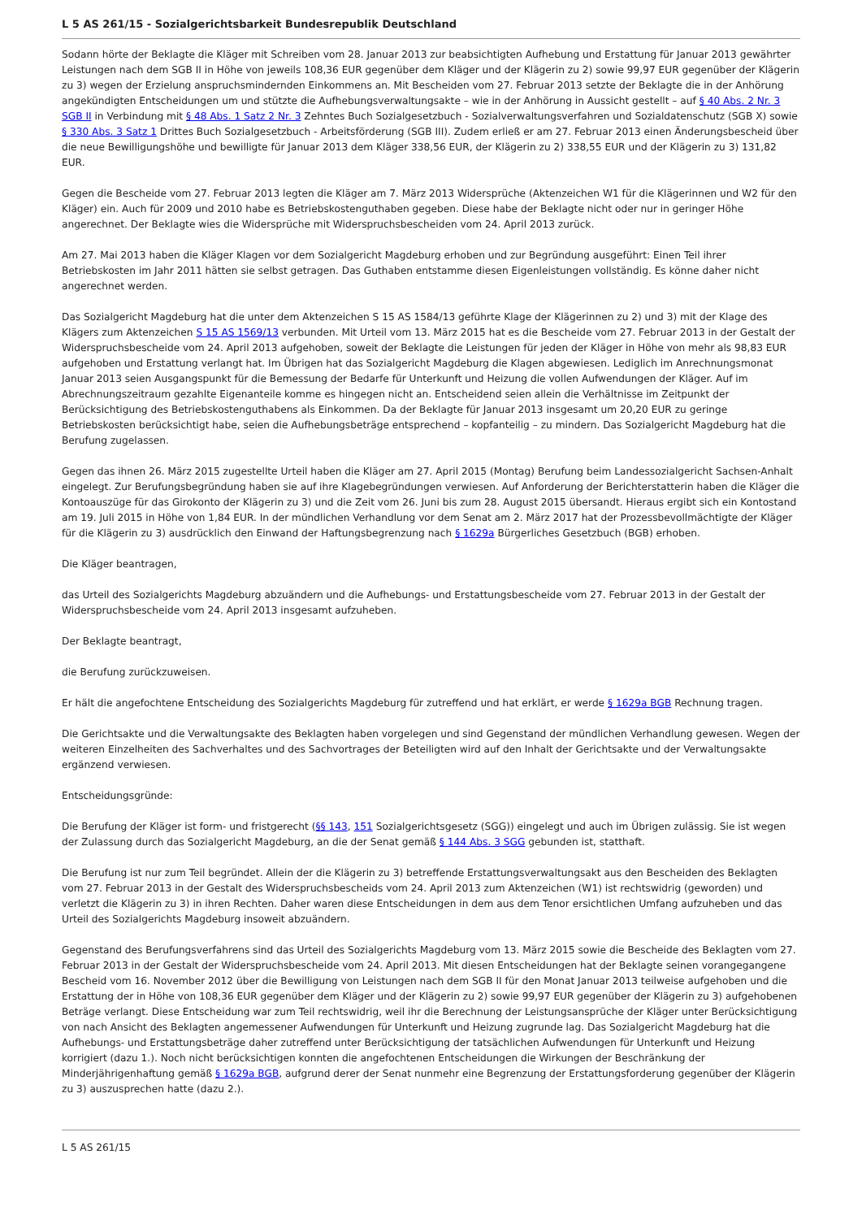L 5 AS 261/15 - Sozialgerichtsbarkeit Bundesrepublik Deutschland
Sodann hörte der Beklagte die Kläger mit Schreiben vom 28. Januar 2013 zur beabsichtigten Aufhebung und Erstattung für Januar 2013 gewährter Leistungen nach dem SGB II in Höhe von jeweils 108,36 EUR gegenüber dem Kläger und der Klägerin zu 2) sowie 99,97 EUR gegenüber der Klägerin zu 3) wegen der Erzielung anspruchsmindernden Einkommens an. Mit Bescheiden vom 27. Februar 2013 setzte der Beklagte die in der Anhörung angekündigten Entscheidungen um und stützte die Aufhebungsverwaltungsakte – wie in der Anhörung in Aussicht gestellt – auf § 40 Abs. 2 Nr. 3 SGB II in Verbindung mit § 48 Abs. 1 Satz 2 Nr. 3 Zehntes Buch Sozialgesetzbuch - Sozialverwaltungsverfahren und Sozialdatenschutz (SGB X) sowie § 330 Abs. 3 Satz 1 Drittes Buch Sozialgesetzbuch - Arbeitsförderung (SGB III). Zudem erließ er am 27. Februar 2013 einen Änderungsbescheid über die neue Bewilligungshöhe und bewilligte für Januar 2013 dem Kläger 338,56 EUR, der Klägerin zu 2) 338,55 EUR und der Klägerin zu 3) 131,82 EUR.
Gegen die Bescheide vom 27. Februar 2013 legten die Kläger am 7. März 2013 Widersprüche (Aktenzeichen W1 für die Klägerinnen und W2 für den Kläger) ein. Auch für 2009 und 2010 habe es Betriebskostenguthaben gegeben. Diese habe der Beklagte nicht oder nur in geringer Höhe angerechnet. Der Beklagte wies die Widersprüche mit Widerspruchsbescheiden vom 24. April 2013 zurück.
Am 27. Mai 2013 haben die Kläger Klagen vor dem Sozialgericht Magdeburg erhoben und zur Begründung ausgeführt: Einen Teil ihrer Betriebskosten im Jahr 2011 hätten sie selbst getragen. Das Guthaben entstamme diesen Eigenleistungen vollständig. Es könne daher nicht angerechnet werden.
Das Sozialgericht Magdeburg hat die unter dem Aktenzeichen S 15 AS 1584/13 geführte Klage der Klägerinnen zu 2) und 3) mit der Klage des Klägers zum Aktenzeichen S 15 AS 1569/13 verbunden. Mit Urteil vom 13. März 2015 hat es die Bescheide vom 27. Februar 2013 in der Gestalt der Widerspruchsbescheide vom 24. April 2013 aufgehoben, soweit der Beklagte die Leistungen für jeden der Kläger in Höhe von mehr als 98,83 EUR aufgehoben und Erstattung verlangt hat. Im Übrigen hat das Sozialgericht Magdeburg die Klagen abgewiesen. Lediglich im Anrechnungsmonat Januar 2013 seien Ausgangspunkt für die Bemessung der Bedarfe für Unterkunft und Heizung die vollen Aufwendungen der Kläger. Auf im Abrechnungszeitraum gezahlte Eigenanteile komme es hingegen nicht an. Entscheidend seien allein die Verhältnisse im Zeitpunkt der Berücksichtigung des Betriebskostenguthabens als Einkommen. Da der Beklagte für Januar 2013 insgesamt um 20,20 EUR zu geringe Betriebskosten berücksichtigt habe, seien die Aufhebungsbeträge entsprechend – kopfanteilig – zu mindern. Das Sozialgericht Magdeburg hat die Berufung zugelassen.
Gegen das ihnen 26. März 2015 zugestellte Urteil haben die Kläger am 27. April 2015 (Montag) Berufung beim Landessozialgericht Sachsen-Anhalt eingelegt. Zur Berufungsbegründung haben sie auf ihre Klagebegründungen verwiesen. Auf Anforderung der Berichterstatterin haben die Kläger die Kontoauszüge für das Girokonto der Klägerin zu 3) und die Zeit vom 26. Juni bis zum 28. August 2015 übersandt. Hieraus ergibt sich ein Kontostand am 19. Juli 2015 in Höhe von 1,84 EUR. In der mündlichen Verhandlung vor dem Senat am 2. März 2017 hat der Prozessbevollmächtigte der Kläger für die Klägerin zu 3) ausdrücklich den Einwand der Haftungsbegrenzung nach § 1629a Bürgerliches Gesetzbuch (BGB) erhoben.
Die Kläger beantragen,
das Urteil des Sozialgerichts Magdeburg abzuändern und die Aufhebungs- und Erstattungsbescheide vom 27. Februar 2013 in der Gestalt der Widerspruchsbescheide vom 24. April 2013 insgesamt aufzuheben.
Der Beklagte beantragt,
die Berufung zurückzuweisen.
Er hält die angefochtene Entscheidung des Sozialgerichts Magdeburg für zutreffend und hat erklärt, er werde § 1629a BGB Rechnung tragen.
Die Gerichtsakte und die Verwaltungsakte des Beklagten haben vorgelegen und sind Gegenstand der mündlichen Verhandlung gewesen. Wegen der weiteren Einzelheiten des Sachverhaltes und des Sachvortrages der Beteiligten wird auf den Inhalt der Gerichtsakte und der Verwaltungsakte ergänzend verwiesen.
Entscheidungsgründe:
Die Berufung der Kläger ist form- und fristgerecht (§§ 143, 151 Sozialgerichtsgesetz (SGG)) eingelegt und auch im Übrigen zulässig. Sie ist wegen der Zulassung durch das Sozialgericht Magdeburg, an die der Senat gemäß § 144 Abs. 3 SGG gebunden ist, statthaft.
Die Berufung ist nur zum Teil begründet. Allein der die Klägerin zu 3) betreffende Erstattungsverwaltungsakt aus den Bescheiden des Beklagten vom 27. Februar 2013 in der Gestalt des Widerspruchsbescheids vom 24. April 2013 zum Aktenzeichen (W1) ist rechtswidrig (geworden) und verletzt die Klägerin zu 3) in ihren Rechten. Daher waren diese Entscheidungen in dem aus dem Tenor ersichtlichen Umfang aufzuheben und das Urteil des Sozialgerichts Magdeburg insoweit abzuändern.
Gegenstand des Berufungsverfahrens sind das Urteil des Sozialgerichts Magdeburg vom 13. März 2015 sowie die Bescheide des Beklagten vom 27. Februar 2013 in der Gestalt der Widerspruchsbescheide vom 24. April 2013. Mit diesen Entscheidungen hat der Beklagte seinen vorangegangene Bescheid vom 16. November 2012 über die Bewilligung von Leistungen nach dem SGB II für den Monat Januar 2013 teilweise aufgehoben und die Erstattung der in Höhe von 108,36 EUR gegenüber dem Kläger und der Klägerin zu 2) sowie 99,97 EUR gegenüber der Klägerin zu 3) aufgehobenen Beträge verlangt. Diese Entscheidung war zum Teil rechtswidrig, weil ihr die Berechnung der Leistungsansprüche der Kläger unter Berücksichtigung von nach Ansicht des Beklagten angemessener Aufwendungen für Unterkunft und Heizung zugrunde lag. Das Sozialgericht Magdeburg hat die Aufhebungs- und Erstattungsbeträge daher zutreffend unter Berücksichtigung der tatsächlichen Aufwendungen für Unterkunft und Heizung korrigiert (dazu 1.). Noch nicht berücksichtigen konnten die angefochtenen Entscheidungen die Wirkungen der Beschränkung der Minderjährigenhaftung gemäß § 1629a BGB, aufgrund derer der Senat nunmehr eine Begrenzung der Erstattungsforderung gegenüber der Klägerin zu 3) auszusprechen hatte (dazu 2.).
L 5 AS 261/15